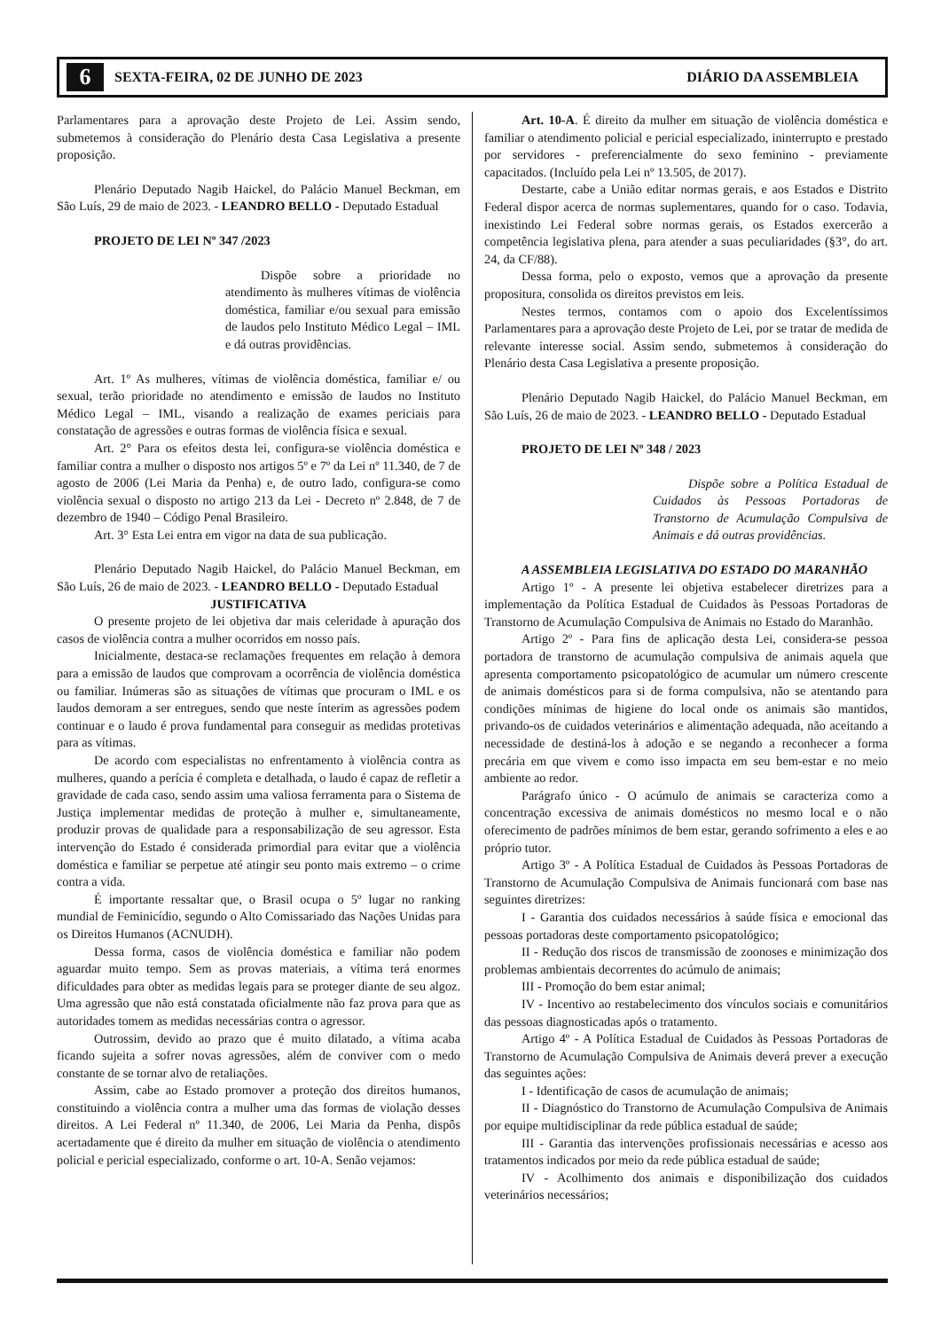6 SEXTA-FEIRA, 02 DE JUNHO DE 2023 DIÁRIO DA ASSEMBLEIA
Parlamentares para a aprovação deste Projeto de Lei. Assim sendo, submetemos à consideração do Plenário desta Casa Legislativa a presente proposição.
Plenário Deputado Nagib Haickel, do Palácio Manuel Beckman, em São Luís, 29 de maio de 2023. - LEANDRO BELLO - Deputado Estadual
PROJETO DE LEI Nº 347 /2023
Dispõe sobre a prioridade no atendimento às mulheres vítimas de violência doméstica, familiar e/ou sexual para emissão de laudos pelo Instituto Médico Legal – IML e dá outras providências.
Art. 1º As mulheres, vítimas de violência doméstica, familiar e/ ou sexual, terão prioridade no atendimento e emissão de laudos no Instituto Médico Legal – IML, visando a realização de exames periciais para constatação de agressões e outras formas de violência física e sexual.
Art. 2° Para os efeitos desta lei, configura-se violência doméstica e familiar contra a mulher o disposto nos artigos 5º e 7º da Lei nº 11.340, de 7 de agosto de 2006 (Lei Maria da Penha) e, de outro lado, configura-se como violência sexual o disposto no artigo 213 da Lei - Decreto nº 2.848, de 7 de dezembro de 1940 – Código Penal Brasileiro.
Art. 3° Esta Lei entra em vigor na data de sua publicação.
Plenário Deputado Nagib Haickel, do Palácio Manuel Beckman, em São Luís, 26 de maio de 2023. - LEANDRO BELLO - Deputado Estadual
JUSTIFICATIVA
O presente projeto de lei objetiva dar mais celeridade à apuração dos casos de violência contra a mulher ocorridos em nosso país.
Inicialmente, destaca-se reclamações frequentes em relação à demora para a emissão de laudos que comprovam a ocorrência de violência doméstica ou familiar. Inúmeras são as situações de vítimas que procuram o IML e os laudos demoram a ser entregues, sendo que neste ínterim as agressões podem continuar e o laudo é prova fundamental para conseguir as medidas protetivas para as vítimas.
De acordo com especialistas no enfrentamento à violência contra as mulheres, quando a perícia é completa e detalhada, o laudo é capaz de refletir a gravidade de cada caso, sendo assim uma valiosa ferramenta para o Sistema de Justiça implementar medidas de proteção à mulher e, simultaneamente, produzir provas de qualidade para a responsabilização de seu agressor. Esta intervenção do Estado é considerada primordial para evitar que a violência doméstica e familiar se perpetue até atingir seu ponto mais extremo – o crime contra a vida.
É importante ressaltar que, o Brasil ocupa o 5º lugar no ranking mundial de Feminicídio, segundo o Alto Comissariado das Nações Unidas para os Direitos Humanos (ACNUDH).
Dessa forma, casos de violência doméstica e familiar não podem aguardar muito tempo. Sem as provas materiais, a vítima terá enormes dificuldades para obter as medidas legais para se proteger diante de seu algoz. Uma agressão que não está constatada oficialmente não faz prova para que as autoridades tomem as medidas necessárias contra o agressor.
Outrossim, devido ao prazo que é muito dilatado, a vítima acaba ficando sujeita a sofrer novas agressões, além de conviver com o medo constante de se tornar alvo de retaliações.
Assim, cabe ao Estado promover a proteção dos direitos humanos, constituindo a violência contra a mulher uma das formas de violação desses direitos. A Lei Federal nº 11.340, de 2006, Lei Maria da Penha, dispôs acertadamente que é direito da mulher em situação de violência o atendimento policial e pericial especializado, conforme o art. 10-A. Senão vejamos:
Art. 10-A. É direito da mulher em situação de violência doméstica e familiar o atendimento policial e pericial especializado, ininterrupto e prestado por servidores - preferencialmente do sexo feminino - previamente capacitados. (Incluído pela Lei nº 13.505, de 2017).
Destarte, cabe a União editar normas gerais, e aos Estados e Distrito Federal dispor acerca de normas suplementares, quando for o caso. Todavia, inexistindo Lei Federal sobre normas gerais, os Estados exercerão a competência legislativa plena, para atender a suas peculiaridades (§3°, do art. 24, da CF/88).
Dessa forma, pelo o exposto, vemos que a aprovação da presente propositura, consolida os direitos previstos em leis.
Nestes termos, contamos com o apoio dos Excelentíssimos Parlamentares para a aprovação deste Projeto de Lei, por se tratar de medida de relevante interesse social. Assim sendo, submetemos à consideração do Plenário desta Casa Legislativa a presente proposição.
Plenário Deputado Nagib Haickel, do Palácio Manuel Beckman, em São Luís, 26 de maio de 2023. - LEANDRO BELLO - Deputado Estadual
PROJETO DE LEI Nº 348 / 2023
Dispõe sobre a Política Estadual de Cuidados às Pessoas Portadoras de Transtorno de Acumulação Compulsiva de Animais e dá outras providências.
A ASSEMBLEIA LEGISLATIVA DO ESTADO DO MARANHÃO
Artigo 1º - A presente lei objetiva estabelecer diretrizes para a implementação da Política Estadual de Cuidados às Pessoas Portadoras de Transtorno de Acumulação Compulsiva de Animais no Estado do Maranhão.
Artigo 2º - Para fins de aplicação desta Lei, considera-se pessoa portadora de transtorno de acumulação compulsiva de animais aquela que apresenta comportamento psicopatológico de acumular um número crescente de animais domésticos para si de forma compulsiva, não se atentando para condições mínimas de higiene do local onde os animais são mantidos, privando-os de cuidados veterinários e alimentação adequada, não aceitando a necessidade de destiná-los à adoção e se negando a reconhecer a forma precária em que vivem e como isso impacta em seu bem-estar e no meio ambiente ao redor.
Parágrafo único - O acúmulo de animais se caracteriza como a concentração excessiva de animais domésticos no mesmo local e o não oferecimento de padrões mínimos de bem estar, gerando sofrimento a eles e ao próprio tutor.
Artigo 3º - A Política Estadual de Cuidados às Pessoas Portadoras de Transtorno de Acumulação Compulsiva de Animais funcionará com base nas seguintes diretrizes:
I - Garantia dos cuidados necessários à saúde física e emocional das pessoas portadoras deste comportamento psicopatológico;
II - Redução dos riscos de transmissão de zoonoses e minimização dos problemas ambientais decorrentes do acúmulo de animais;
III - Promoção do bem estar animal;
IV - Incentivo ao restabelecimento dos vínculos sociais e comunitários das pessoas diagnosticadas após o tratamento.
Artigo 4º - A Política Estadual de Cuidados às Pessoas Portadoras de Transtorno de Acumulação Compulsiva de Animais deverá prever a execução das seguintes ações:
I - Identificação de casos de acumulação de animais;
II - Diagnóstico do Transtorno de Acumulação Compulsiva de Animais por equipe multidisciplinar da rede pública estadual de saúde;
III - Garantia das intervenções profissionais necessárias e acesso aos tratamentos indicados por meio da rede pública estadual de saúde;
IV - Acolhimento dos animais e disponibilização dos cuidados veterinários necessários;